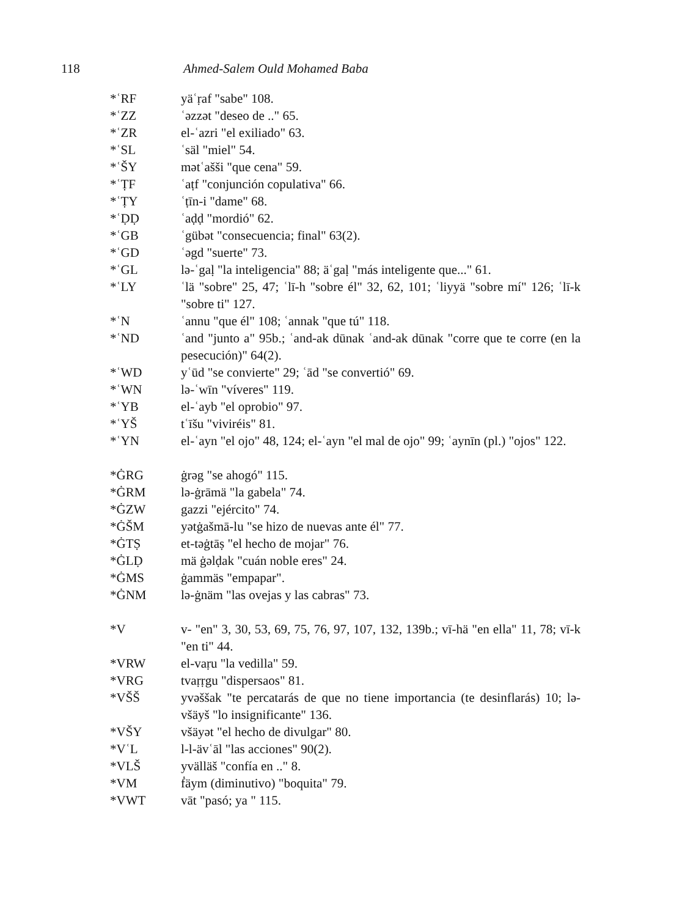118 Ahmed-Salem Ould Mohamed Baba
*ʿRF yäʿṛaf "sabe" 108.
*ʿZZ ʿəzzət "deseo de .." 65.
*ʿZR el-ʿazri "el exiliado" 63.
*ʿSL ʿsäl "miel" 54.
*ʿŠY mətʿašši "que cena" 59.
*ʿṬF ʿaṭf "conjunción copulativa" 66.
*ʿṬY ʿṭīn-i "dame" 68.
*ʿḌḌ ʿaḍḍ "mordió" 62.
*ʿGB ʿgübət "consecuencia; final" 63(2).
*ʿGD ʿəgd "suerte" 73.
*ʿGL lə-ʿgaḷ "la inteligencia" 88; äʿgaḷ "más inteligente que..." 61.
*ʿLY ʿlä "sobre" 25, 47; ʿlī-h "sobre él" 32, 62, 101; ʿliyyä "sobre mí" 126; ʿlī-k "sobre ti" 127.
*ʿN ʿannu "que él" 108; ʿannak "que tú" 118.
*ʿND ʿand "junto a" 95b.; ʿand-ak dūnak ʿand-ak dūnak "corre que te corre (en la pesecución)" 64(2).
*ʿWD yʿūd "se convierte" 29; ʿād "se convertió" 69.
*ʿWN lə-ʿwīn "víveres" 119.
*ʿYB el-ʿayb "el oprobio" 97.
*ʿYŠ tʿīšu "viviréis" 81.
*ʿYN el-ʿayn "el ojo" 48, 124; el-ʿayn "el mal de ojo" 99; ʿaynīn (pl.) "ojos" 122.
*ĠRG ġrəg "se ahogó" 115.
*ĠRM lə-ġrāmä "la gabela" 74.
*ĠZW gazzi "ejército" 74.
*ĠŠM yətġašmā-lu "se hizo de nuevas ante él" 77.
*ĠTṢ et-təġtāṣ "el hecho de mojar" 76.
*ĠLḌ mä ġəlḍak "cuán noble eres" 24.
*ĠMS ġammäs "empapar".
*ĠNM lə-ġnäm "las ovejas y las cabras" 73.
*V v- "en" 3, 30, 53, 69, 75, 76, 97, 107, 132, 139b.; vī-hä "en ella" 11, 78; vī-k "en ti" 44.
*VRW el-vaṛu "la vedilla" 59.
*VRG tvaṛṛgu "dispersaos" 81.
*VŠŠ yvəššak "te percatarás de que no tiene importancia (te desinflarás) 10; lə-všäyš "lo insignificante" 136.
*VŠY všäyət "el hecho de divulgar" 80.
*VʿL l-l-ävʿāl "las acciones" 90(2).
*VLŠ yvälläš "confía en .." 8.
*VM ḟäym (diminutivo) "boquita" 79.
*VWT vāt "pasó; ya " 115.